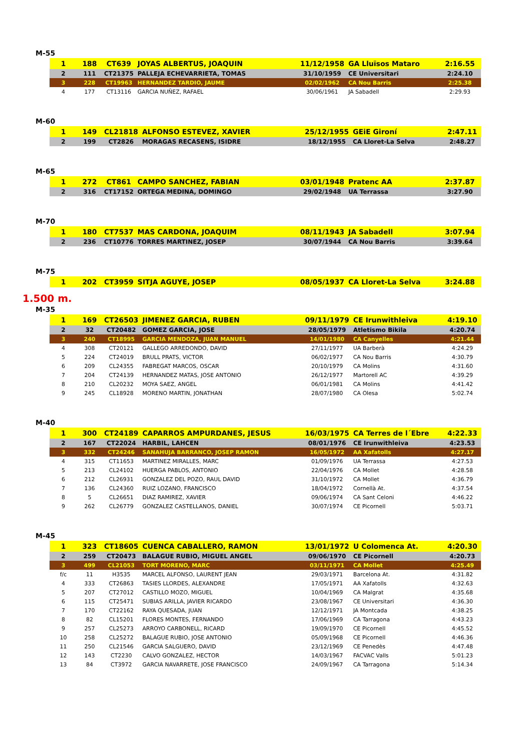M-55
| 1 | 188 | CT639 | JOYAS ALBERTUS, JOAQUIN | 11/12/1958 | GA Lluïsos Mataro | 2:16.55 |
| 2 | 111 | CT21375 | PALLEJA ECHEVARRIETA, TOMAS | 31/10/1959 | CE Universitari | 2:24.10 |
| 3 | 228 | CT19963 | HERNANDEZ TARDIO, JAUME | 02/02/1962 | CA Nou Barris | 2:25.38 |
| 4 | 177 | CT13116 | GARCIA NUÑEZ, RAFAEL | 30/06/1961 | JA Sabadell | 2:29.93 |
M-60
| 1 | 149 | CL21818 | ALFONSO ESTEVEZ, XAVIER | 25/12/1955 | GEiE Gironí | 2:47.11 |
| 2 | 199 | CT2826 | MORAGAS RECASENS, ISIDRE | 18/12/1955 | CA Lloret-La Selva | 2:48.27 |
M-65
| 1 | 272 | CT861 | CAMPO SANCHEZ, FABIAN | 03/01/1948 | Pratenc AA | 2:37.87 |
| 2 | 316 | CT17152 | ORTEGA MEDINA, DOMINGO | 29/02/1948 | UA Terrassa | 3:27.90 |
M-70
| 1 | 180 | CT7537 | MAS CARDONA, JOAQUIM | 08/11/1943 | JA Sabadell | 3:07.94 |
| 2 | 236 | CT10776 | TORRES MARTINEZ, JOSEP | 30/07/1944 | CA Nou Barris | 3:39.64 |
M-75
| 1 | 202 | CT3959 | SITJA AGUYE, JOSEP | 08/05/1937 | CA Lloret-La Selva | 3:24.88 |
1.500 m.
M-35
| 1 | 169 | CT26503 | JIMENEZ GARCIA, RUBEN | 09/11/1979 | CE Irunwithleiva | 4:19.10 |
| 2 | 32 | CT20482 | GOMEZ GARCIA, JOSE | 28/05/1979 | Atletismo Bikila | 4:20.74 |
| 3 | 240 | CT18995 | GARCIA MENDOZA, JUAN MANUEL | 14/01/1980 | CA Canyelles | 4:21.44 |
| 4 | 308 | CT20121 | GALLEGO ARREDONDO, DAVID | 27/11/1977 | UA Barberà | 4:24.29 |
| 5 | 224 | CT24019 | BRULL PRATS, VICTOR | 06/02/1977 | CA Nou Barris | 4:30.79 |
| 6 | 209 | CL24355 | FABREGAT MARCOS, OSCAR | 20/10/1979 | CA Molins | 4:31.60 |
| 7 | 204 | CT24139 | HERNANDEZ MATAS, JOSE ANTONIO | 26/12/1977 | Martorell AC | 4:39.29 |
| 8 | 210 | CL20232 | MOYA SAEZ, ANGEL | 06/01/1981 | CA Molins | 4:41.42 |
| 9 | 245 | CL18928 | MORENO MARTIN, JONATHAN | 28/07/1980 | CA Olesa | 5:02.74 |
M-40
| 1 | 300 | CT24189 | CAPARROS AMPURDANES, JESUS | 16/03/1975 | CA Terres de l´Ebre | 4:22.33 |
| 2 | 167 | CT22024 | HARBIL, LAHCEN | 08/01/1976 | CE Irunwithleiva | 4:23.53 |
| 3 | 332 | CT24246 | SANAHUJA BARRANCO, JOSEP RAMON | 16/05/1972 | AA Xafatolls | 4:27.17 |
| 4 | 315 | CT11653 | MARTINEZ MIRALLES, MARC | 01/09/1976 | UA Terrassa | 4:27.53 |
| 5 | 213 | CL24102 | HUERGA PABLOS, ANTONIO | 22/04/1976 | CA Mollet | 4:28.58 |
| 6 | 212 | CL26931 | GONZALEZ DEL POZO, RAUL DAVID | 31/10/1972 | CA Mollet | 4:36.79 |
| 7 | 136 | CL24360 | RUIZ LOZANO, FRANCISCO | 18/04/1972 | Cornellà At. | 4:37.54 |
| 8 | 5 | CL26651 | DIAZ RAMIREZ, XAVIER | 09/06/1974 | CA Sant Celoni | 4:46.22 |
| 9 | 262 | CL26779 | GONZALEZ CASTELLANOS, DANIEL | 30/07/1974 | CE Picornell | 5:03.71 |
M-45
| 1 | 323 | CT18605 | CUENCA CABALLERO, RAMON | 13/01/1972 | U Colomenca At. | 4:20.30 |
| 2 | 259 | CT20473 | BALAGUE RUBIO, MIGUEL ANGEL | 09/06/1970 | CE Picornell | 4:20.73 |
| 3 | 499 | CL21053 | TORT MORENO, MARC | 03/11/1971 | CA Mollet | 4:25.49 |
| f/c | 11 | H3535 | MARCEL ALFONSO, LAURENT JEAN | 29/03/1971 | Barcelona At. | 4:31.82 |
| 4 | 333 | CT26863 | TASIES LLORDES, ALEXANDRE | 17/05/1971 | AA Xafatolls | 4:32.63 |
| 5 | 207 | CT27012 | CASTILLO MOZO, MIGUEL | 10/04/1969 | CA Malgrat | 4:35.68 |
| 6 | 115 | CT25471 | SUBIAS ARILLA, JAVIER RICARDO | 23/08/1967 | CE Universitari | 4:36.30 |
| 7 | 170 | CT22162 | RAYA QUESADA, JUAN | 12/12/1971 | JA Montcada | 4:38.25 |
| 8 | 82 | CL15201 | FLORES MONTES, FERNANDO | 17/06/1969 | CA Tarragona | 4:43.23 |
| 9 | 257 | CL25273 | ARROYO CARBONELL, RICARD | 19/09/1970 | CE Picornell | 4:45.52 |
| 10 | 258 | CL25272 | BALAGUE RUBIO, JOSE ANTONIO | 05/09/1968 | CE Picornell | 4:46.36 |
| 11 | 250 | CL21546 | GARCIA SALGUERO, DAVID | 23/12/1969 | CE Penedès | 4:47.48 |
| 12 | 143 | CT2230 | CALVO GONZALEZ, HECTOR | 14/03/1967 | FACVAC Valls | 5:01.23 |
| 13 | 84 | CT3972 | GARCIA NAVARRETE, JOSE FRANCISCO | 24/09/1967 | CA Tarragona | 5:14.34 |